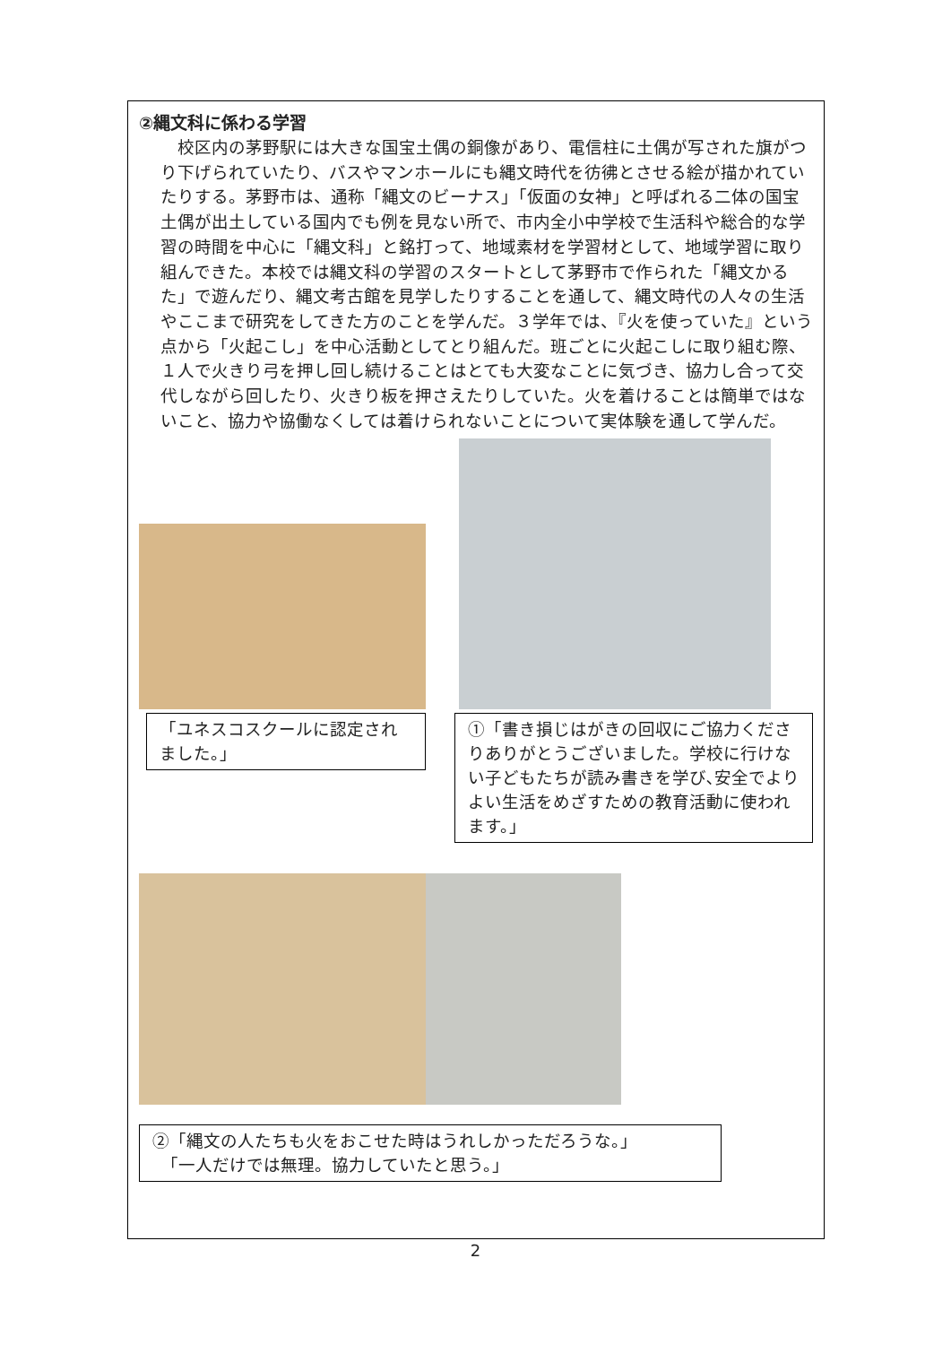②縄文科に係わる学習
校区内の茅野駅には大きな国宝土偶の銅像があり、電信柱に土偶が写された旗がつり下げられていたり、バスやマンホールにも縄文時代を彷彿とさせる絵が描かれていたりする。茅野市は、通称「縄文のビーナス」「仮面の女神」と呼ばれる二体の国宝土偶が出土している国内でも例を見ない所で、市内全小中学校で生活科や総合的な学習の時間を中心に「縄文科」と銘打って、地域素材を学習材として、地域学習に取り組んできた。本校では縄文科の学習のスタートとして茅野市で作られた「縄文かるた」で遊んだり、縄文考古館を見学したりすることを通して、縄文時代の人々の生活やここまで研究をしてきた方のことを学んだ。３学年では、『火を使っていた』という点から「火起こし」を中心活動としてとり組んだ。班ごとに火起こしに取り組む際、１人で火きり弓を押し回し続けることはとても大変なことに気づき、協力し合って交代しながら回したり、火きり板を押さえたりしていた。火を着けることは簡単ではないこと、協力や協働なくしては着けられないことについて実体験を通して学んだ。
「ユネスコスクールに認定されました。」
①「書き損じはがきの回収にご協力くださりありがとうございました。学校に行けない子どもたちが読み書きを学び､安全でよりよい生活をめざすための教育活動に使われます。」
②「縄文の人たちも火をおこせた時はうれしかっただろうな。」
　「一人だけでは無理。協力していたと思う。」
2